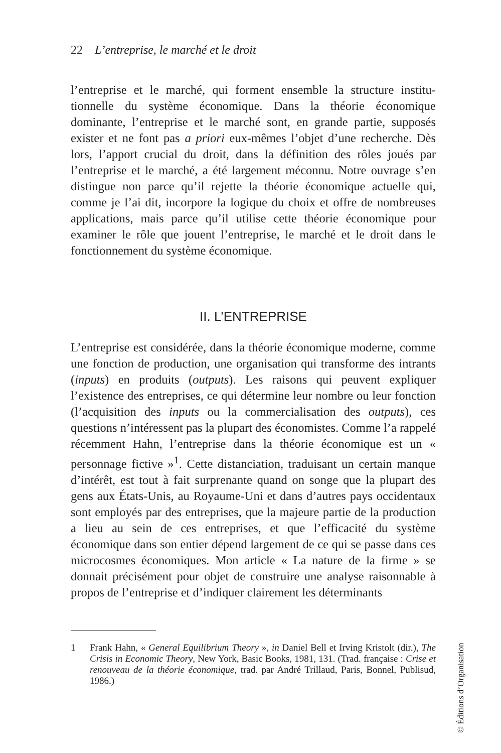22 L’entreprise, le marché et le droit
l’entreprise et le marché, qui forment ensemble la structure institu­tionnelle du système économique. Dans la théorie économique dominante, l’entreprise et le marché sont, en grande partie, supposés exister et ne font pas a priori eux-mêmes l’objet d’une recherche. Dès lors, l’apport crucial du droit, dans la définition des rôles joués par l’entreprise et le marché, a été largement méconnu. Notre ouvrage s’en distingue non parce qu’il rejette la théorie économique actuelle qui, comme je l’ai dit, incorpore la logique du choix et offre de nombreuses applications, mais parce qu’il utilise cette théorie économique pour examiner le rôle que jouent l’entreprise, le marché et le droit dans le fonctionnement du système économique.
II. L’ENTREPRISE
L’entreprise est considérée, dans la théorie économique moderne, comme une fonction de production, une organisation qui trans­forme des intrants (inputs) en produits (outputs). Les raisons qui peuvent expliquer l’existence des entreprises, ce qui détermine leur nombre ou leur fonction (l’acquisition des inputs ou la commerciali­sation des outputs), ces questions n’intéressent pas la plupart des économistes. Comme l’a rappelé récemment Hahn, l’entreprise dans la théorie économique est un « personnage fictive »<sup>1</sup>. Cette distancia­tion, traduisant un certain manque d’intérêt, est tout à fait surprenante quand on songe que la plupart des gens aux États-Unis, au Royaume-Uni et dans d’autres pays occidentaux sont employés par des entreprises, que la majeure partie de la production a lieu au sein de ces entreprises, et que l’efficacité du système économique dans son entier dépend largement de ce qui se passe dans ces micro­cosmes économiques. Mon article « La nature de la firme » se donnait précisément pour objet de construire une analyse raisonna­ble à propos de l’entreprise et d’indiquer clairement les déterminants
1 Frank Hahn, « General Equilibrium Theory », in Daniel Bell et Irving Kristolt (dir.), The Crisis in Economic Theory, New York, Basic Books, 1981, 131. (Trad. française : Crise et renouveau de la théorie économique, trad. par André Trillaud, Paris, Bonnel, Publisud, 1986.)
© Éditions d’Organisation